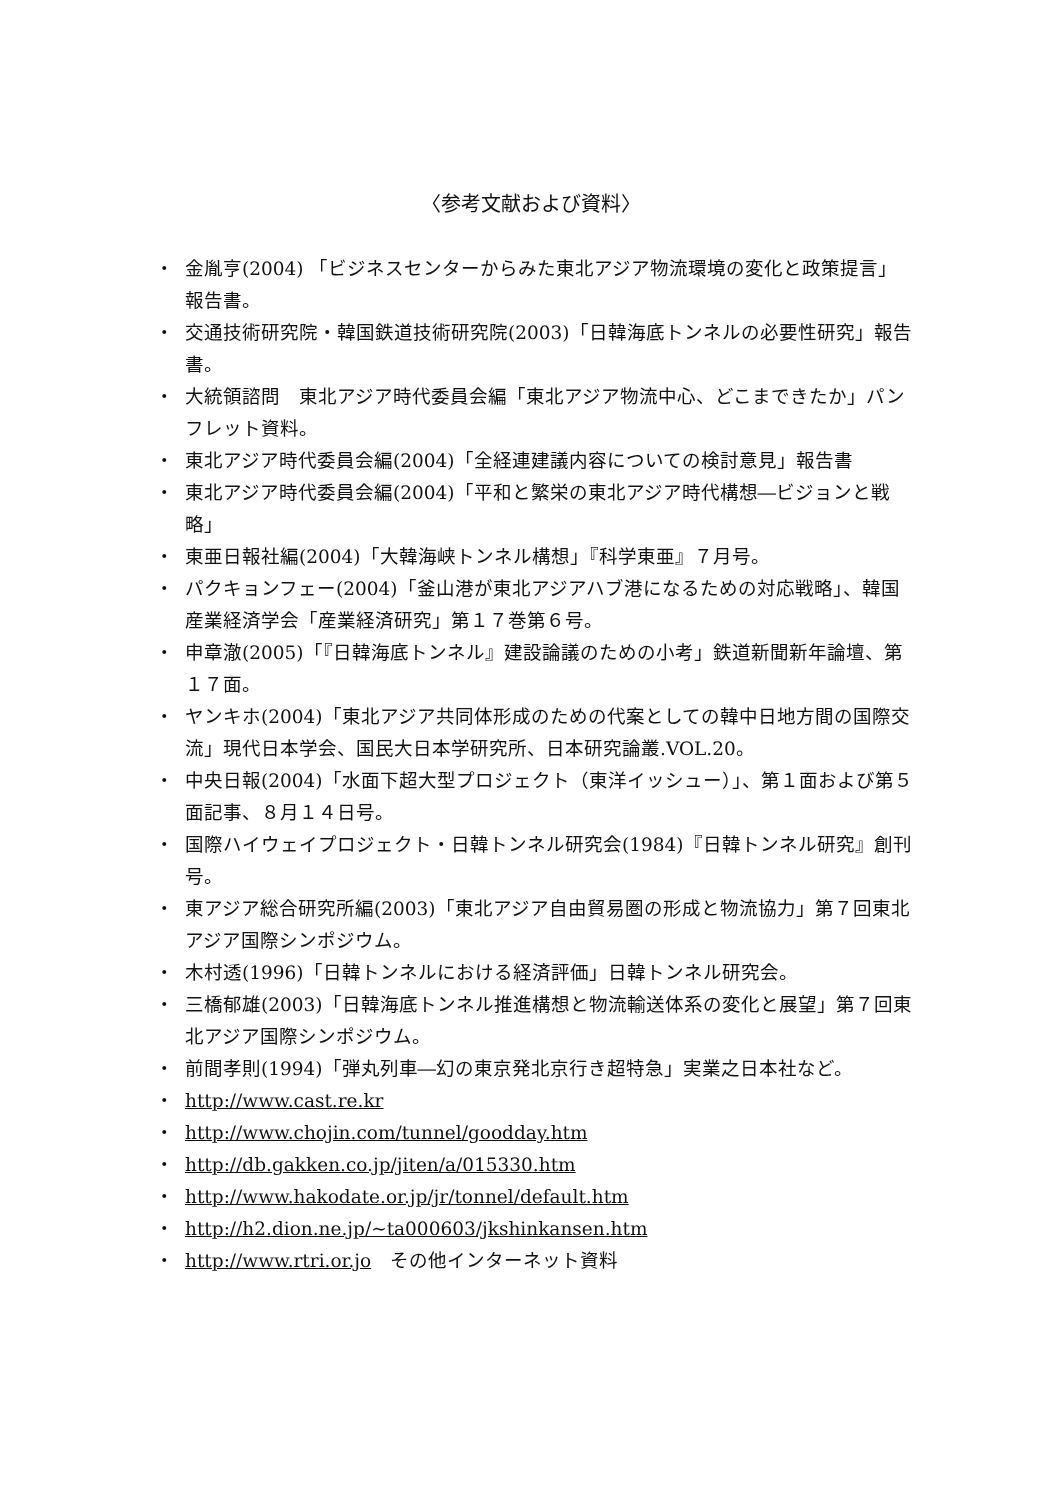〈参考文献および資料〉
・ 金胤亨(2004) 「ビジネスセンターからみた東北アジア物流環境の変化と政策提言」報告書。
・ 交通技術研究院・韓国鉄道技術研究院(2003)「日韓海底トンネルの必要性研究」報告書。
・ 大統領諮問　東北アジア時代委員会編「東北アジア物流中心、どこまできたか」パンフレット資料。
・ 東北アジア時代委員会編(2004)「全経連建議内容についての検討意見」報告書
・ 東北アジア時代委員会編(2004)「平和と繁栄の東北アジア時代構想―ビジョンと戦略」
・ 東亜日報社編(2004)「大韓海峡トンネル構想」『科学東亜』７月号。
・ パクキョンフェー(2004)「釜山港が東北アジアハブ港になるための対応戦略」、韓国産業経済学会「産業経済研究」第１７巻第６号。
・ 申章澈(2005)「『日韓海底トンネル』建設論議のための小考」鉄道新聞新年論壇、第１７面。
・ ヤンキホ(2004)「東北アジア共同体形成のための代案としての韓中日地方間の国際交流」現代日本学会、国民大日本学研究所、日本研究論叢.VOL.20。
・ 中央日報(2004)「水面下超大型プロジェクト（東洋イッシュー）」、第１面および第５面記事、８月１４日号。
・ 国際ハイウェイプロジェクト・日韓トンネル研究会(1984)『日韓トンネル研究』創刊号。
・ 東アジア総合研究所編(2003)「東北アジア自由貿易圏の形成と物流協力」第７回東北アジア国際シンポジウム。
・ 木村透(1996)「日韓トンネルにおける経済評価」日韓トンネル研究会。
・ 三橋郁雄(2003)「日韓海底トンネル推進構想と物流輸送体系の変化と展望」第７回東北アジア国際シンポジウム。
・ 前間孝則(1994)「弾丸列車―幻の東京発北京行き超特急」実業之日本社など。
・ http://www.cast.re.kr
・ http://www.chojin.com/tunnel/goodday.htm
・ http://db.gakken.co.jp/jiten/a/015330.htm
・ http://www.hakodate.or.jp/jr/tonnel/default.htm
・ http://h2.dion.ne.jp/~ta000603/jkshinkansen.htm
・ http://www.rtri.or.jo　その他インターネット資料